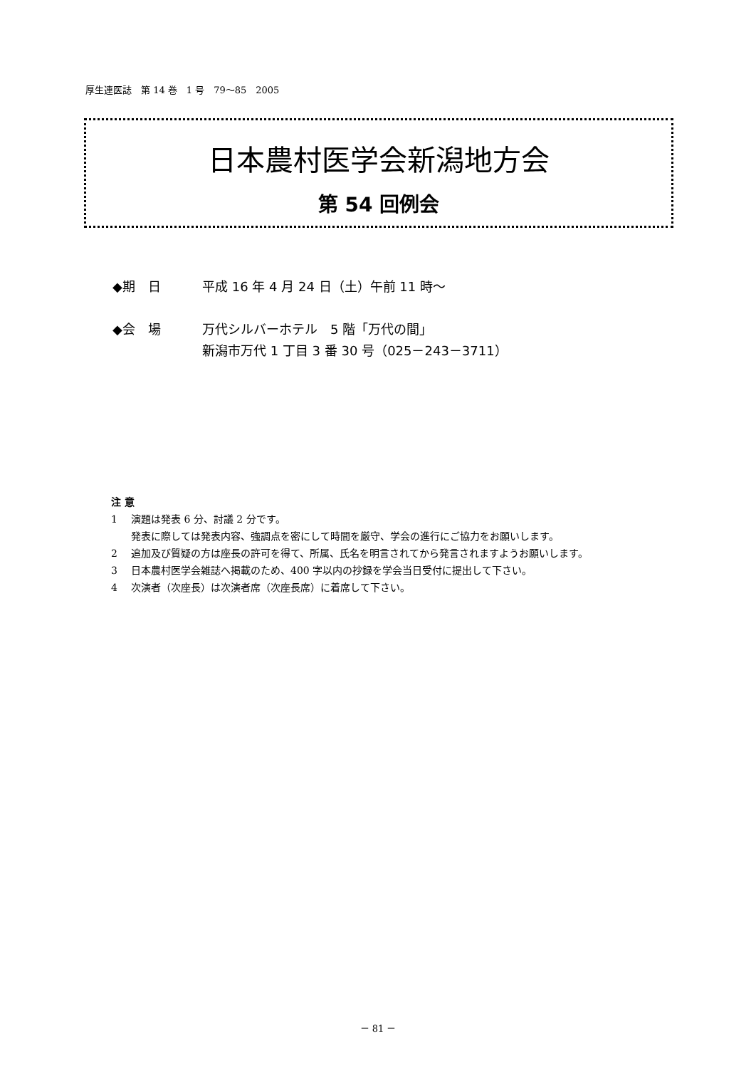厚生連医誌　第 14 巻　1 号　79～85　2005
日本農村医学会新潟地方会
第 54 回例会
◆期　日 平成 16 年 4 月 24 日（土）午前 11 時～
◆会　場 万代シルバーホテル　5 階「万代の間」
新潟市万代 1 丁目 3 番 30 号（025－243－3711）
注 意
1 演題は発表 6 分、討議 2 分です。
発表に際しては発表内容、強調点を密にして時間を厳守、学会の進行にご協力をお願いします。
2 追加及び質疑の方は座長の許可を得て、所属、氏名を明言されてから発言されますようお願いします。
3 日本農村医学会雑誌へ掲載のため、400 字以内の抄録を学会当日受付に提出して下さい。
4 次演者（次座長）は次演者席（次座長席）に着席して下さい。
－ 81 －